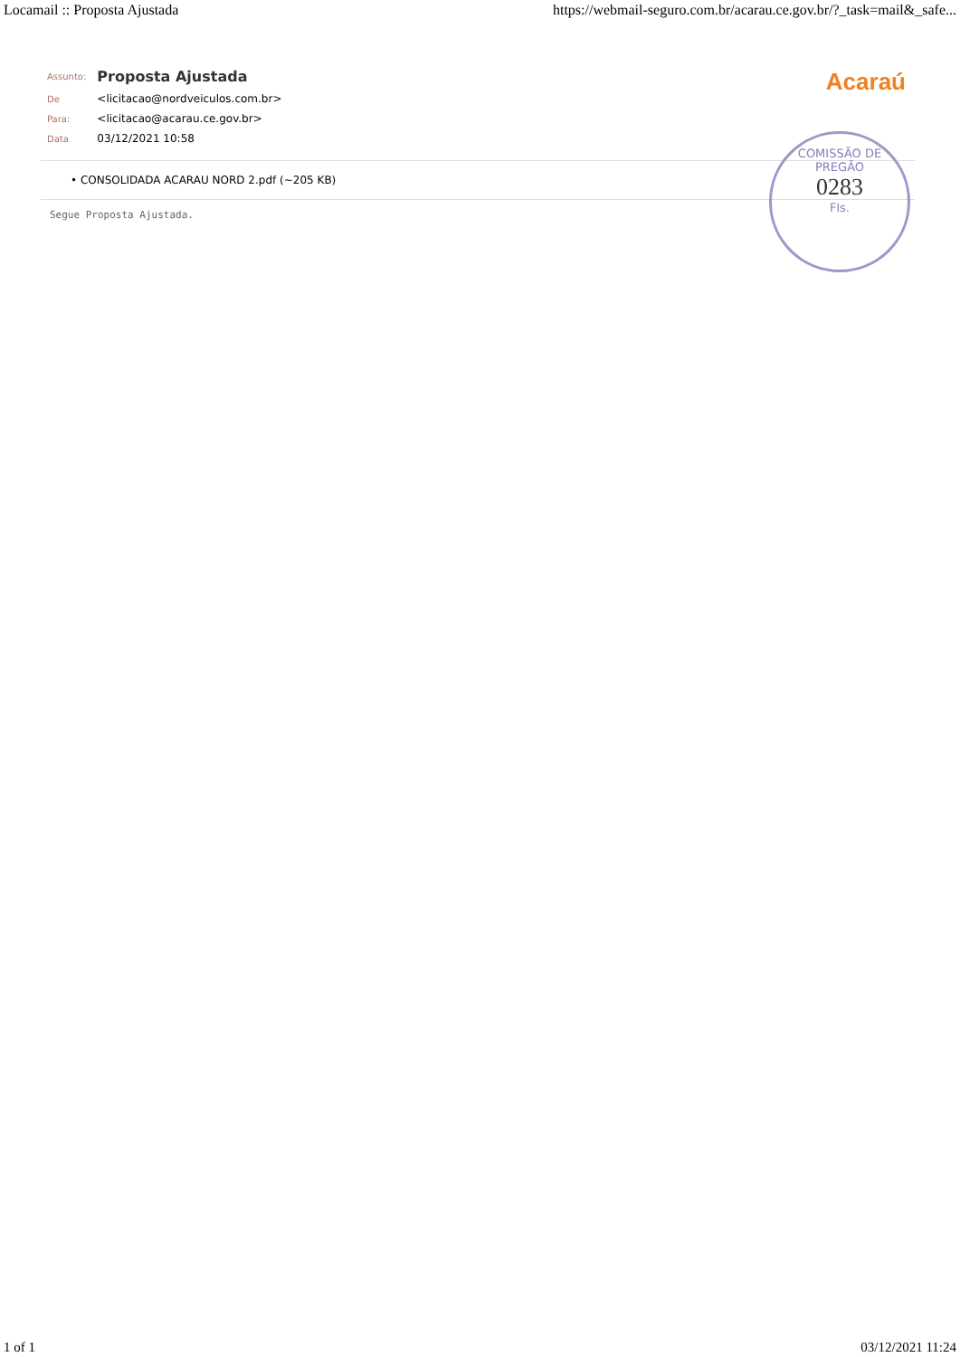Locamail :: Proposta Ajustada https://webmail-seguro.com.br/acarau.ce.gov.br/?_task=mail&_safe...
Acaraú
COMISSÃO DE PREGÃO
0283
Fls.
| Assunto: | Proposta Ajustada |
| De | <licitacao@nordveiculos.com.br> |
| Para: | <licitacao@acarau.ce.gov.br> |
| Data | 03/12/2021 10:58 |
• CONSOLIDADA ACARAU NORD 2.pdf (~205 KB)
Segue Proposta Ajustada.
1 of 1 03/12/2021 11:24